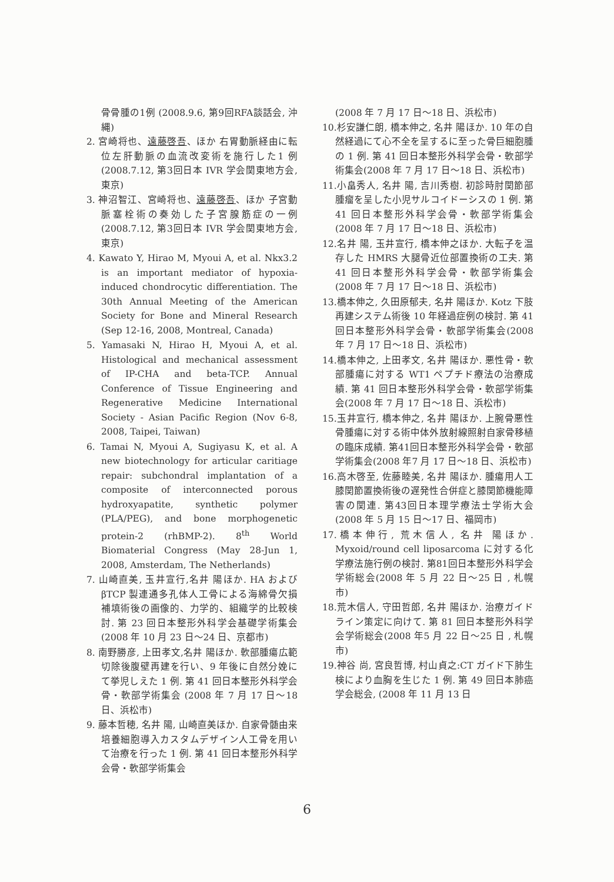骨骨腫の1例 (2008.9.6, 第9回RFA談話会, 沖縄)
2. 宮崎将也、遠藤啓吾、ほか 右胃動脈経由に転位左肝動脈の血流改変術を施行した1 例 (2008.7.12, 第3回日本 IVR 学会関東地方会, 東京)
3. 神沼智江、宮崎将也、遠藤啓吾、ほか 子宮動脈塞栓術の奏効した子宮腺筋症の一例 (2008.7.12, 第3回日本 IVR 学会関東地方会, 東京)
4. Kawato Y, Hirao M, Myoui A, et al. Nkx3.2 is an important mediator of hypoxia-induced chondrocytic differentiation. The 30th Annual Meeting of the American Society for Bone and Mineral Research (Sep 12-16, 2008, Montreal, Canada)
5. Yamasaki N, Hirao H, Myoui A, et al. Histological and mechanical assessment of IP-CHA and beta-TCP. Annual Conference of Tissue Engineering and Regenerative Medicine International Society - Asian Pacific Region (Nov 6-8, 2008, Taipei, Taiwan)
6. Tamai N, Myoui A, Sugiyasu K, et al. A new biotechnology for articular caritiage repair: subchondral implantation of a composite of interconnected porous hydroxyapatite, synthetic polymer (PLA/PEG), and bone morphogenetic protein-2 (rhBMP-2). 8<sup>th</sup> World Biomaterial Congress (May 28-Jun 1, 2008, Amsterdam, The Netherlands)
7. 山崎直美, 玉井宣行,名井 陽ほか. HA および βTCP 製連通多孔体人工骨による海綿骨欠損補填術後の画像的、力学的、組織学的比較検討. 第 23 回日本整形外科学会基礎学術集会(2008 年 10 月 23 日～24 日、京都市)
8. 南野勝彦, 上田孝文,名井 陽ほか. 軟部腫瘍広範切除後腹壁再建を行い、9 年後に自然分娩にて挙児しえた 1 例. 第 41 回日本整形外科学会骨・軟部学術集会 (2008 年 7 月 17 日～18 日、浜松市)
9. 藤本哲穂, 名井 陽, 山崎直美ほか. 自家骨髄由来培養細胞導入カスタムデザイン人工骨を用いて治療を行った 1 例. 第 41 回日本整形外科学会骨・軟部学術集会
(2008 年 7 月 17 日～18 日、浜松市)
10.杉安謙仁朗, 橋本伸之, 名井 陽ほか. 10 年の自然経過にて心不全を呈するに至った骨巨細胞腫の 1 例. 第 41 回日本整形外科学会骨・軟部学術集会(2008 年 7 月 17 日～18 日、浜松市)
11.小畠秀人, 名井 陽, 吉川秀樹. 初診時肘関節部腫瘤を呈した小児サルコイドーシスの 1 例. 第 41 回日本整形外科学会骨・軟部学術集会(2008 年 7 月 17 日～18 日、浜松市)
12.名井 陽, 玉井宣行, 橋本伸之ほか. 大転子を温存した HMRS 大腿骨近位部置換術の工夫. 第 41 回日本整形外科学会骨・軟部学術集会(2008 年 7 月 17 日～18 日、浜松市)
13.橋本伸之, 久田原郁夫, 名井 陽ほか. Kotz 下肢再建システム術後 10 年経過症例の検討. 第 41 回日本整形外科学会骨・軟部学術集会(2008 年 7 月 17 日～18 日、浜松市)
14.橋本伸之, 上田孝文, 名井 陽ほか. 悪性骨・軟部腫瘍に対する WT1 ペプチド療法の治療成績. 第 41 回日本整形外科学会骨・軟部学術集会(2008 年 7 月 17 日～18 日、浜松市)
15.玉井宣行, 橋本伸之, 名井 陽ほか. 上腕骨悪性骨腫瘍に対する術中体外放射線照射自家骨移植の臨床成績. 第41回日本整形外科学会骨・軟部学術集会(2008 年7 月 17 日～18 日、浜松市)
16.高木啓至, 佐藤睦美, 名井 陽ほか. 腫瘍用人工膝関節置換術後の遅発性合併症と膝関節機能障害の関連. 第43回日本理学療法士学術大会(2008 年 5 月 15 日～17 日、福岡市)
17.橋本伸行, 荒木信人, 名井 陽ほか. Myxoid/round cell liposarcoma に対する化学療法施行例の検討. 第81回日本整形外科学会学術総会(2008 年 5 月 22 日～25 日 , 札幌市)
18.荒木信人, 守田哲郎, 名井 陽ほか. 治療ガイドライン策定に向けて. 第 81 回日本整形外科学会学術総会(2008 年5 月 22 日～25 日 , 札幌市)
19.神谷 尚, 宮良哲博, 村山貞之:CT ガイド下肺生検により血胸を生じた 1 例. 第 49 回日本肺癌学会総会, (2008 年 11 月 13 日
6